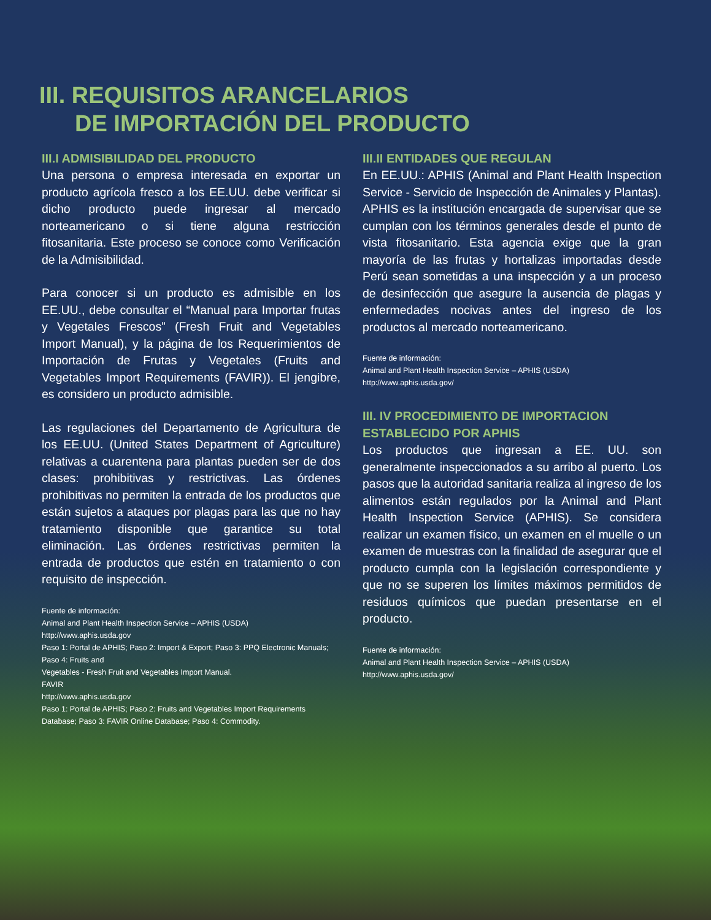III. REQUISITOS ARANCELARIOS
DE IMPORTACIÓN DEL PRODUCTO
III.I ADMISIBILIDAD DEL PRODUCTO
Una persona o empresa interesada en exportar un producto agrícola fresco a los EE.UU. debe verificar si dicho producto puede ingresar al mercado norteamericano o si tiene alguna restricción fitosanitaria. Este proceso se conoce como Verificación de la Admisibilidad.
Para conocer si un producto es admisible en los EE.UU., debe consultar el “Manual para Importar frutas y Vegetales Frescos” (Fresh Fruit and Vegetables Import Manual), y la página de los Requerimientos de Importación de Frutas y Vegetales (Fruits and Vegetables Import Requirements (FAVIR)). El jengibre, es considero un producto admisible.
Las regulaciones del Departamento de Agricultura de los EE.UU. (United States Department of Agriculture) relativas a cuarentena para plantas pueden ser de dos clases: prohibitivas y restrictivas. Las órdenes prohibitivas no permiten la entrada de los productos que están sujetos a ataques por plagas para las que no hay tratamiento disponible que garantice su total eliminación. Las órdenes restrictivas permiten la entrada de productos que estén en tratamiento o con requisito de inspección.
Fuente de información:
Animal and Plant Health Inspection Service – APHIS (USDA)
http://www.aphis.usda.gov
Paso 1: Portal de APHIS; Paso 2: Import & Export; Paso 3: PPQ Electronic Manuals; Paso 4: Fruits and
Vegetables - Fresh Fruit and Vegetables Import Manual.
FAVIR
http://www.aphis.usda.gov
Paso 1: Portal de APHIS; Paso 2: Fruits and Vegetables Import Requirements Database; Paso 3: FAVIR Online Database; Paso 4: Commodity.
III.II ENTIDADES QUE REGULAN
En EE.UU.: APHIS (Animal and Plant Health Inspection Service - Servicio de Inspección de Animales y Plantas). APHIS es la institución encargada de supervisar que se cumplan con los términos generales desde el punto de vista fitosanitario. Esta agencia exige que la gran mayoría de las frutas y hortalizas importadas desde Perú sean sometidas a una inspección y a un proceso de desinfección que asegure la ausencia de plagas y enfermedades nocivas antes del ingreso de los productos al mercado norteamericano.
Fuente de información:
Animal and Plant Health Inspection Service – APHIS (USDA)
http://www.aphis.usda.gov/
III. IV PROCEDIMIENTO DE IMPORTACION ESTABLECIDO POR APHIS
Los productos que ingresan a EE. UU. son generalmente inspeccionados a su arribo al puerto. Los pasos que la autoridad sanitaria realiza al ingreso de los alimentos están regulados por la Animal and Plant Health Inspection Service (APHIS). Se considera realizar un examen físico, un examen en el muelle o un examen de muestras con la finalidad de asegurar que el producto cumpla con la legislación correspondiente y que no se superen los límites máximos permitidos de residuos químicos que puedan presentarse en el producto.
Fuente de información:
Animal and Plant Health Inspection Service – APHIS (USDA)
http://www.aphis.usda.gov/